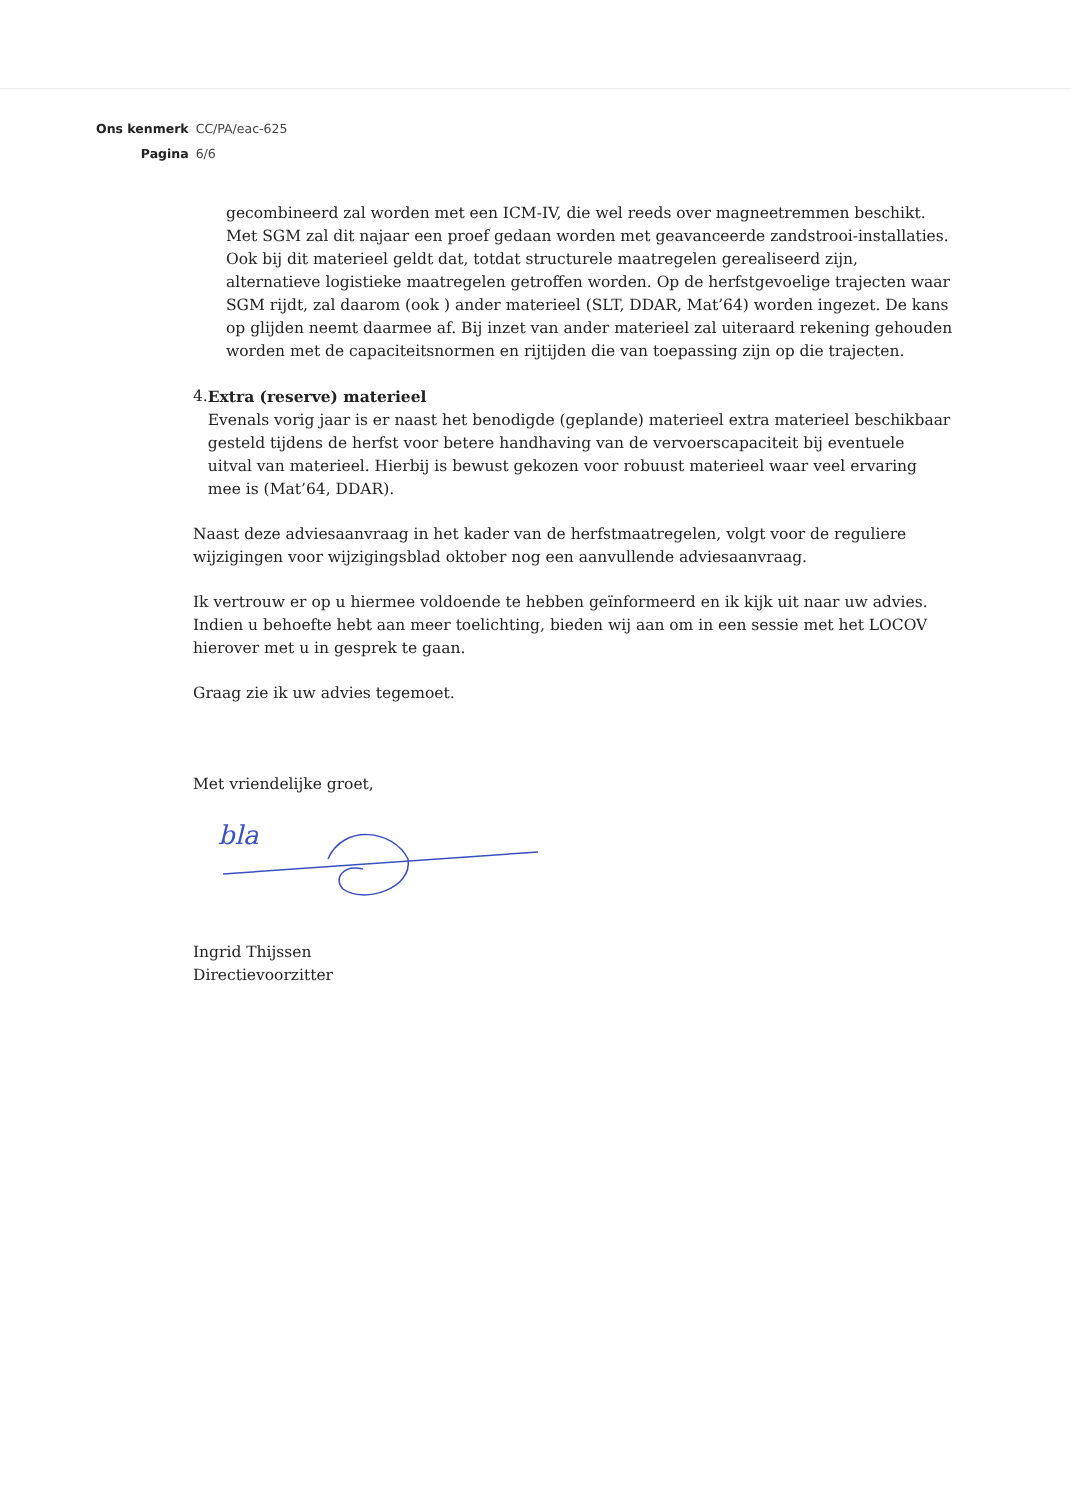| Ons kenmerk | CC/PA/eac-625 |
| Pagina | 6/6 |
gecombineerd zal worden met een ICM-IV, die wel reeds over magneetremmen beschikt.
Met SGM zal dit najaar een proef gedaan worden met geavanceerde zandstrooi-installaties. Ook bij dit materieel geldt dat, totdat structurele maatregelen gerealiseerd zijn, alternatieve logistieke maatregelen getroffen worden. Op de herfstgevoelige trajecten waar SGM rijdt, zal daarom (ook ) ander materieel (SLT, DDAR, Mat’64) worden ingezet. De kans op glijden neemt daarmee af. Bij inzet van ander materieel zal uiteraard rekening gehouden worden met de capaciteitsnormen en rijtijden die van toepassing zijn op die trajecten.
4. Extra (reserve) materieel
Evenals vorig jaar is er naast het benodigde (geplande) materieel extra materieel beschikbaar gesteld tijdens de herfst voor betere handhaving van de vervoerscapaciteit bij eventuele uitval van materieel. Hierbij is bewust gekozen voor robuust materieel waar veel ervaring mee is (Mat’64, DDAR).
Naast deze adviesaanvraag in het kader van de herfstmaatregelen, volgt voor de reguliere wijzigingen voor wijzigingsblad oktober nog een aanvullende adviesaanvraag.
Ik vertrouw er op u hiermee voldoende te hebben geïnformeerd en ik kijk uit naar uw advies. Indien u behoefte hebt aan meer toelichting, bieden wij aan om in een sessie met het LOCOV hierover met u in gesprek te gaan.
Graag zie ik uw advies tegemoet.
Met vriendelijke groet,
bla
Ingrid Thijssen
Directievoorzitter